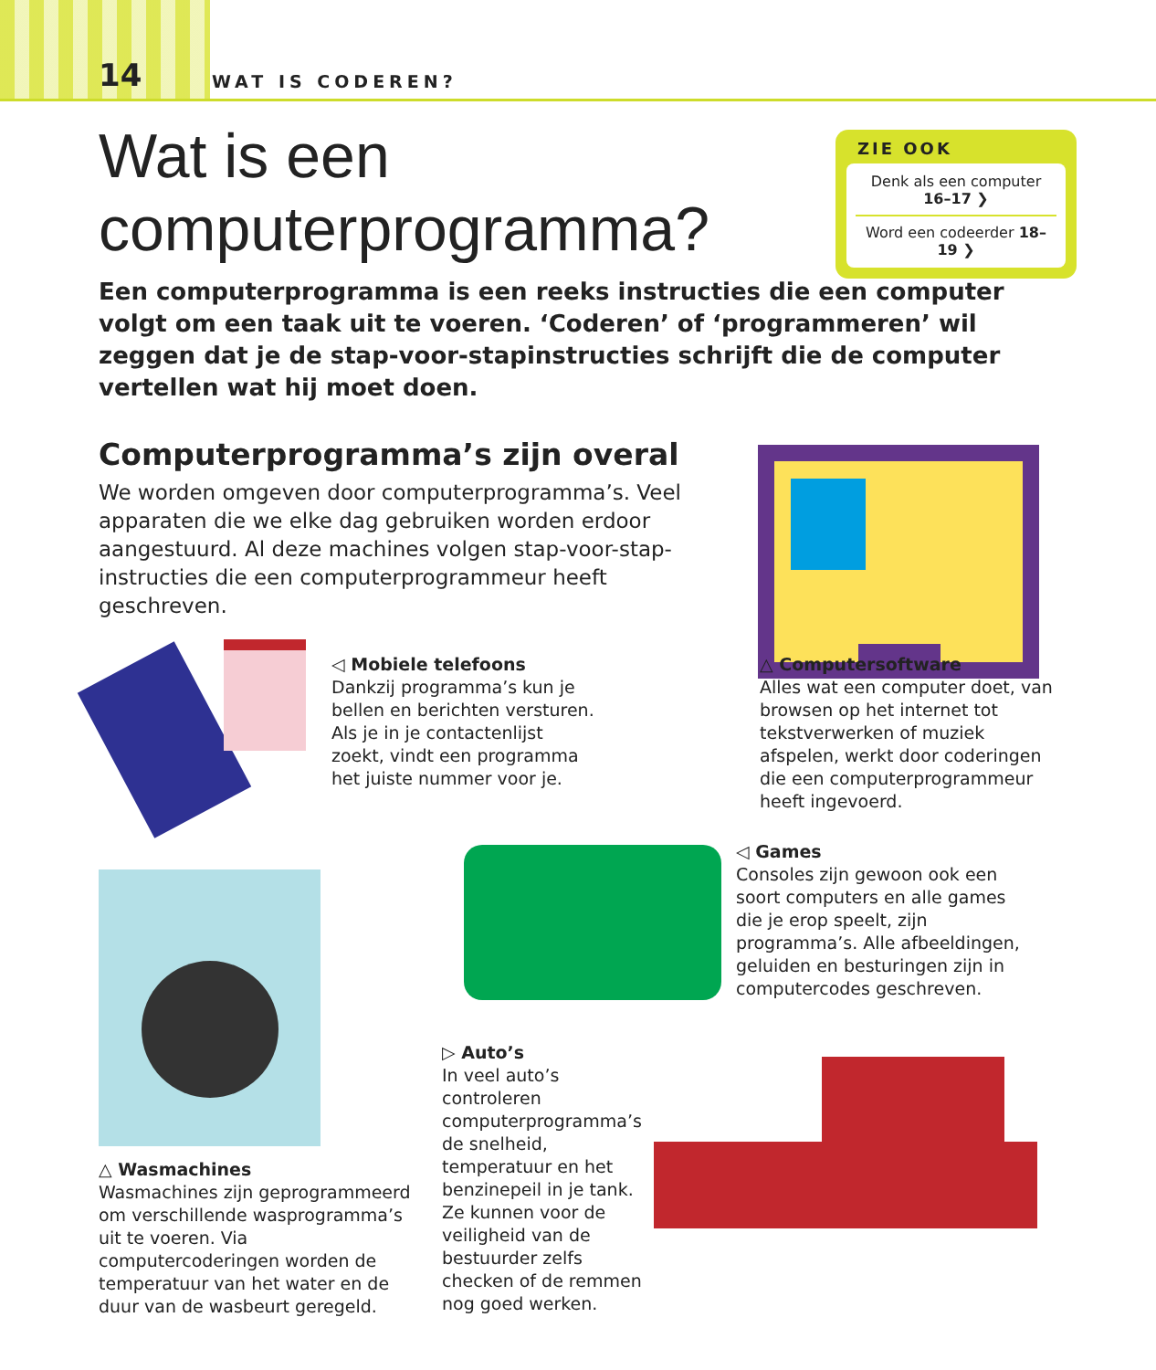14 WAT IS CODEREN?
Wat is een
computerprogramma?
ZIE OOK
Denk als een computer 16–17 ❯
Word een codeerder 18–19 ❯
Een computerprogramma is een reeks instructies die een computer volgt om een taak uit te voeren. ‘Coderen’ of ‘programmeren’ wil zeggen dat je de stap-voor-stapinstructies schrijft die de computer vertellen wat hij moet doen.
Computerprogramma’s zijn overal
We worden omgeven door computerprogramma’s. Veel apparaten die we elke dag gebruiken worden erdoor aangestuurd. Al deze machines volgen stap-voor-stap-instructies die een computerprogrammeur heeft geschreven.
◁ Mobiele telefoons
Dankzij programma’s kun je bellen en berichten versturen. Als je in je contactenlijst zoekt, vindt een programma het juiste nummer voor je.
△ Computersoftware
Alles wat een computer doet, van browsen op het internet tot tekstverwerken of muziek afspelen, werkt door coderingen die een computerprogrammeur heeft ingevoerd.
◁ Games
Consoles zijn gewoon ook een soort computers en alle games die je erop speelt, zijn programma’s. Alle afbeeldingen, geluiden en besturingen zijn in computercodes geschreven.
▷ Auto’s
In veel auto’s controleren computerprogramma’s de snelheid, temperatuur en het benzinepeil in je tank. Ze kunnen voor de veiligheid van de bestuurder zelfs checken of de remmen nog goed werken.
△ Wasmachines
Wasmachines zijn geprogrammeerd om verschillende wasprogramma’s uit te voeren. Via computercoderingen worden de temperatuur van het water en de duur van de wasbeurt geregeld.